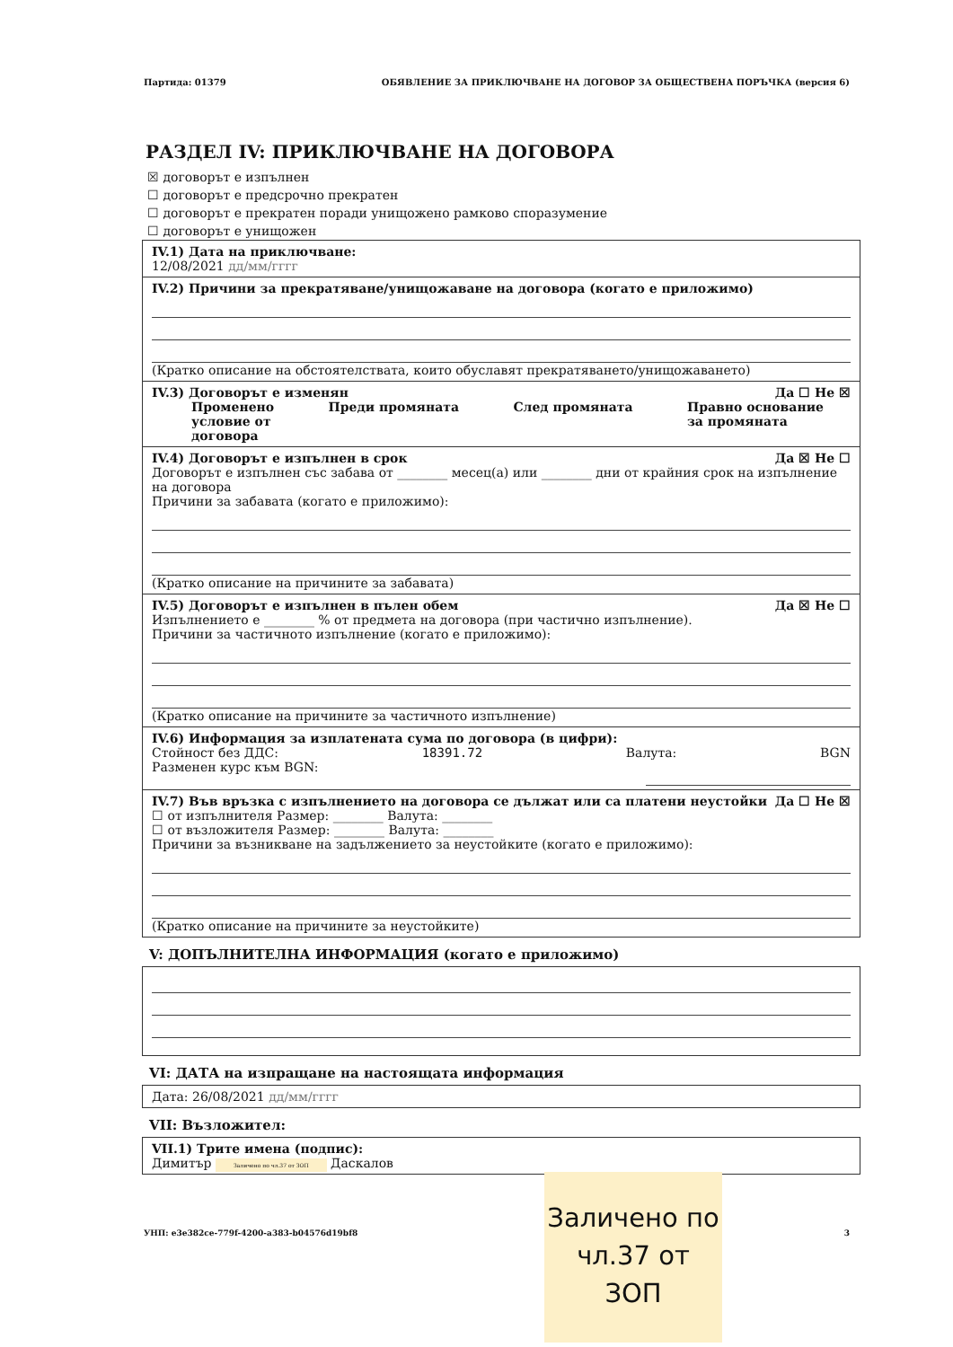Партида: 01379 ОБЯВЛЕНИЕ ЗА ПРИКЛЮЧВАНЕ НА ДОГОВОР ЗА ОБЩЕСТВЕНА ПОРЪЧКА (версия 6)
РАЗДЕЛ IV: ПРИКЛЮЧВАНЕ НА ДОГОВОРА
☒ договорът е изпълнен
☐ договорът е предсрочно прекратен
☐ договорът е прекратен поради унищожено рамково споразумение
☐ договорът е унищожен
IV.1) Дата на приключване:
12/08/2021 дд/мм/гггг
IV.2) Причини за прекратяване/унищожаване на договора (когато е приложимо)
(Кратко описание на обстоятелствата, които обуславят прекратяването/унищожаването)
IV.3) Договорът е изменян Да ☐ Не ☒
Променено
условие от
договора Преди промяната След промяната Правно основание
за промяната
IV.4) Договорът е изпълнен в срок Да ☒ Не ☐
Договорът е изпълнен със забава от ________ месец(а) или ________ дни от крайния срок на изпълнение на договора
Причини за забавата (когато е приложимо):
(Кратко описание на причините за забавата)
IV.5) Договорът е изпълнен в пълен обем Да ☒ Не ☐
Изпълнението е ________ % от предмета на договора (при частично изпълнение).
Причини за частичното изпълнение (когато е приложимо):
(Кратко описание на причините за частичното изпълнение)
IV.6) Информация за изплатената сума по договора (в цифри):
Стойност без ДДС: 18391.72 Валута: BGN
Разменен курс към BGN:
IV.7) Във връзка с изпълнението на договора се дължат или са платени неустойки Да ☐ Не ☒
☐ от изпълнителя Размер: ________ Валута: ________
☐ от възложителя Размер: ________ Валута: ________
Причини за възникване на задължението за неустойките (когато е приложимо):
(Кратко описание на причините за неустойките)
V: ДОПЪЛНИТЕЛНА ИНФОРМАЦИЯ (когато е приложимо)
VI: ДАТА на изпращане на настоящата информация
Дата: 26/08/2021 дд/мм/гггг
VII: Възложител:
VII.1) Трите имена (подпис):
Димитър Заличено по чл.37 от ЗОП Даскалов
УНП: e3e382ce-779f-4200-a383-b04576d19bf8 3
Заличено по чл.37 от ЗОП